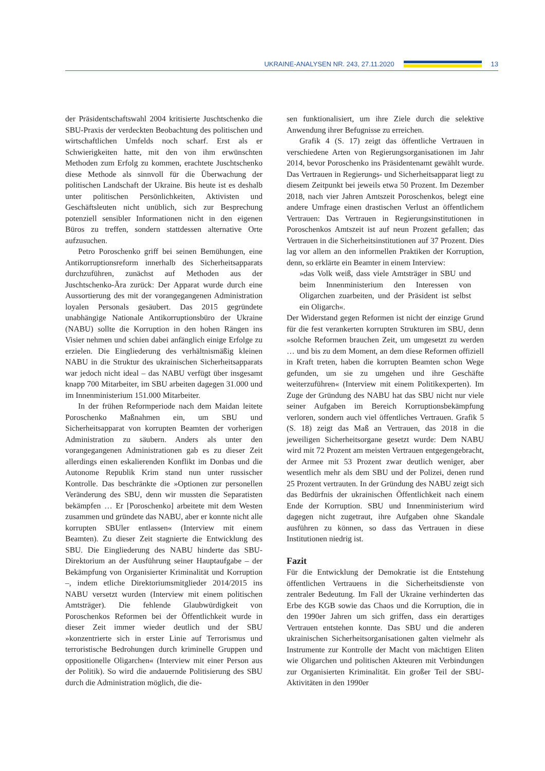UKRAINE-ANALYSEN NR. 243, 27.11.2020
13
der Präsidentschaftswahl 2004 kritisierte Juschtschenko die SBU-Praxis der verdeckten Beobachtung des politischen und wirtschaftlichen Umfelds noch scharf. Erst als er Schwierigkeiten hatte, mit den von ihm erwünschten Methoden zum Erfolg zu kommen, erachtete Juschtschenko diese Methode als sinnvoll für die Überwachung der politischen Landschaft der Ukraine. Bis heute ist es deshalb unter politischen Persönlichkeiten, Aktivisten und Geschäftsleuten nicht unüblich, sich zur Besprechung potenziell sensibler Informationen nicht in den eigenen Büros zu treffen, sondern stattdessen alternative Orte aufzusuchen.
Petro Poroschenko griff bei seinen Bemühungen, eine Antikorruptionsreform innerhalb des Sicherheitsapparats durchzuführen, zunächst auf Methoden aus der Juschtschenko-Ära zurück: Der Apparat wurde durch eine Aussortierung des mit der vorangegangenen Administration loyalen Personals gesäubert. Das 2015 gegründete unabhängige Nationale Antikorruptionsbüro der Ukraine (NABU) sollte die Korruption in den hohen Rängen ins Visier nehmen und schien dabei anfänglich einige Erfolge zu erzielen. Die Eingliederung des verhältnismäßig kleinen NABU in die Struktur des ukrainischen Sicherheitsapparats war jedoch nicht ideal – das NABU verfügt über insgesamt knapp 700 Mitarbeiter, im SBU arbeiten dagegen 31.000 und im Innenministerium 151.000 Mitarbeiter.
In der frühen Reformperiode nach dem Maidan leitete Poroschenko Maßnahmen ein, um SBU und Sicherheitsapparat von korrupten Beamten der vorherigen Administration zu säubern. Anders als unter den vorangegangenen Administrationen gab es zu dieser Zeit allerdings einen eskalierenden Konflikt im Donbas und die Autonome Republik Krim stand nun unter russischer Kontrolle. Das beschränkte die »Optionen zur personellen Veränderung des SBU, denn wir mussten die Separatisten bekämpfen … Er [Poroschenko] arbeitete mit dem Westen zusammen und gründete das NABU, aber er konnte nicht alle korrupten SBUler entlassen« (Interview mit einem Beamten). Zu dieser Zeit stagnierte die Entwicklung des SBU. Die Eingliederung des NABU hinderte das SBU-Direktorium an der Ausführung seiner Hauptaufgabe – der Bekämpfung von Organisierter Kriminalität und Korruption –, indem etliche Direktoriumsmitglieder 2014/2015 ins NABU versetzt wurden (Interview mit einem politischen Amtsträger). Die fehlende Glaubwürdigkeit von Poroschenkos Reformen bei der Öffentlichkeit wurde in dieser Zeit immer wieder deutlich und der SBU »konzentrierte sich in erster Linie auf Terrorismus und terroristische Bedrohungen durch kriminelle Gruppen und oppositionelle Oligarchen« (Interview mit einer Person aus der Politik). So wird die andauernde Politisierung des SBU durch die Administration möglich, die die-
sen funktionalisiert, um ihre Ziele durch die selektive Anwendung ihrer Befugnisse zu erreichen.
Grafik 4 (S. 17) zeigt das öffentliche Vertrauen in verschiedene Arten von Regierungsorganisationen im Jahr 2014, bevor Poroschenko ins Präsidentenamt gewählt wurde. Das Vertrauen in Regierungs- und Sicherheitsapparat liegt zu diesem Zeitpunkt bei jeweils etwa 50 Prozent. Im Dezember 2018, nach vier Jahren Amtszeit Poroschenkos, belegt eine andere Umfrage einen drastischen Verlust an öffentlichem Vertrauen: Das Vertrauen in Regierungsinstitutionen in Poroschenkos Amtszeit ist auf neun Prozent gefallen; das Vertrauen in die Sicherheitsinstitutionen auf 37 Prozent. Dies lag vor allem an den informellen Praktiken der Korruption, denn, so erklärte ein Beamter in einem Interview:
»das Volk weiß, dass viele Amtsträger in SBU und beim Innenministerium den Interessen von Oligarchen zuarbeiten, und der Präsident ist selbst ein Oligarch«.
Der Widerstand gegen Reformen ist nicht der einzige Grund für die fest verankerten korrupten Strukturen im SBU, denn »solche Reformen brauchen Zeit, um umgesetzt zu werden … und bis zu dem Moment, an dem diese Reformen offiziell in Kraft treten, haben die korrupten Beamten schon Wege gefunden, um sie zu umgehen und ihre Geschäfte weiterzuführen« (Interview mit einem Politikexperten). Im Zuge der Gründung des NABU hat das SBU nicht nur viele seiner Aufgaben im Bereich Korruptionsbekämpfung verloren, sondern auch viel öffentliches Vertrauen. Grafik 5 (S. 18) zeigt das Maß an Vertrauen, das 2018 in die jeweiligen Sicherheitsorgane gesetzt wurde: Dem NABU wird mit 72 Prozent am meisten Vertrauen entgegengebracht, der Armee mit 53 Prozent zwar deutlich weniger, aber wesentlich mehr als dem SBU und der Polizei, denen rund 25 Prozent vertrauten. In der Gründung des NABU zeigt sich das Bedürfnis der ukrainischen Öffentlichkeit nach einem Ende der Korruption. SBU und Innenministerium wird dagegen nicht zugetraut, ihre Aufgaben ohne Skandale ausführen zu können, so dass das Vertrauen in diese Institutionen niedrig ist.
Fazit
Für die Entwicklung der Demokratie ist die Entstehung öffentlichen Vertrauens in die Sicherheitsdienste von zentraler Bedeutung. Im Fall der Ukraine verhinderten das Erbe des KGB sowie das Chaos und die Korruption, die in den 1990er Jahren um sich griffen, dass ein derartiges Vertrauen entstehen konnte. Das SBU und die anderen ukrainischen Sicherheitsorganisationen galten vielmehr als Instrumente zur Kontrolle der Macht von mächtigen Eliten wie Oligarchen und politischen Akteuren mit Verbindungen zur Organisierten Kriminalität. Ein großer Teil der SBU-Aktivitäten in den 1990er